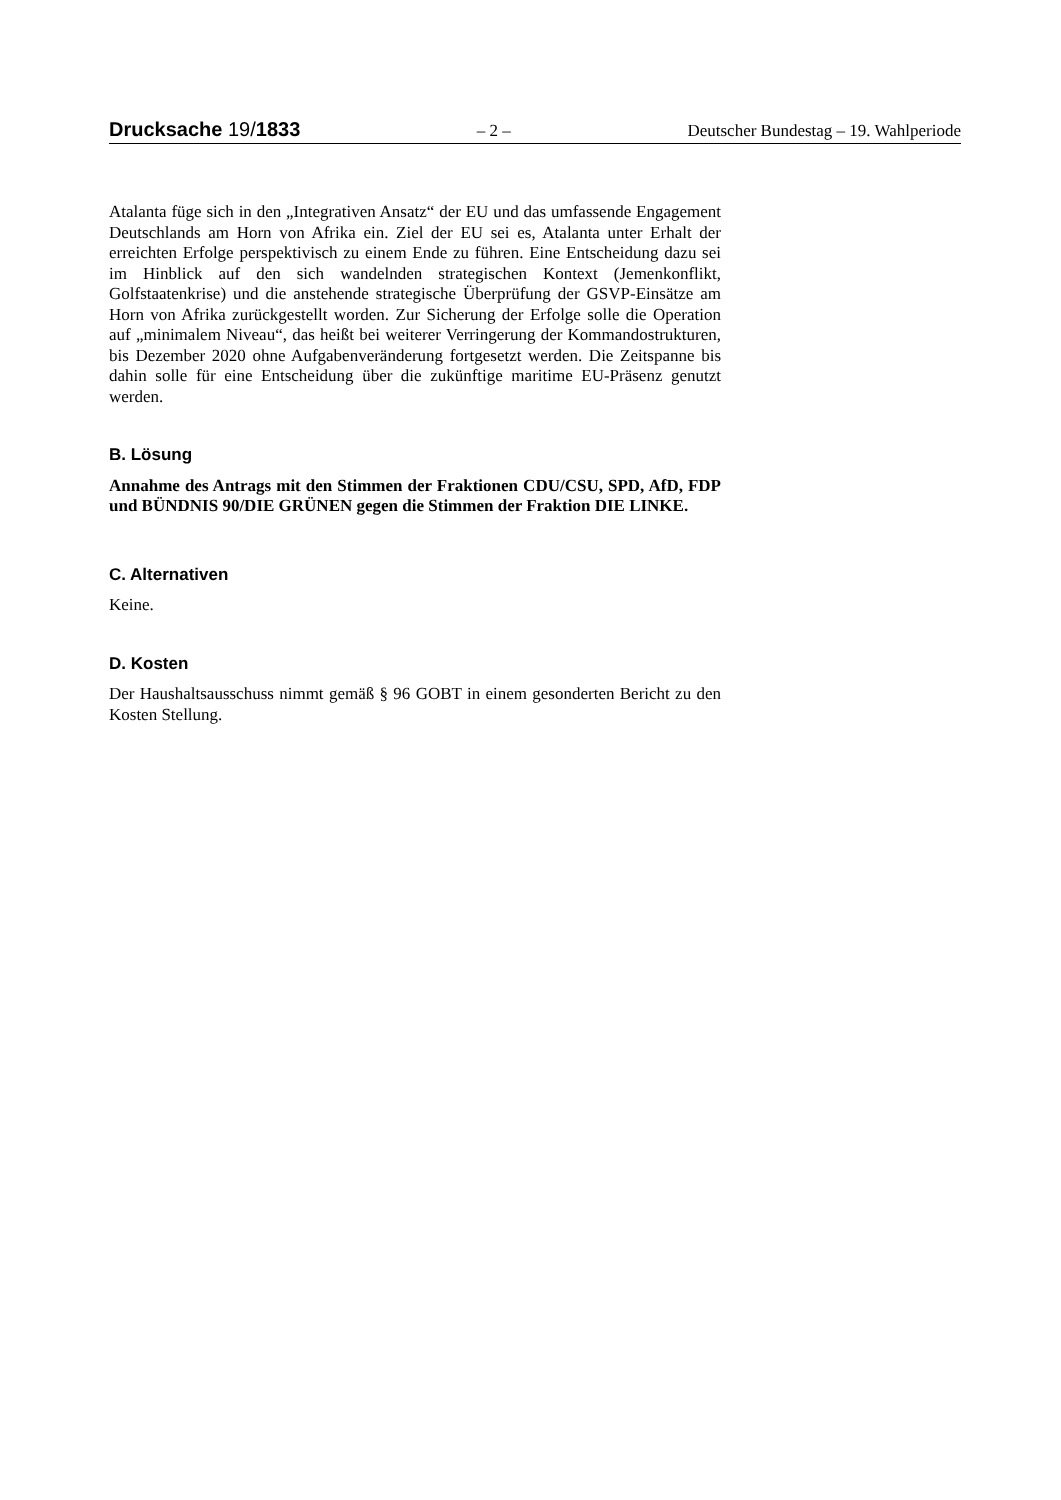Drucksache 19/1833 – 2 – Deutscher Bundestag – 19. Wahlperiode
Atalanta füge sich in den „Integrativen Ansatz“ der EU und das umfassende Engagement Deutschlands am Horn von Afrika ein. Ziel der EU sei es, Atalanta unter Erhalt der erreichten Erfolge perspektivisch zu einem Ende zu führen. Eine Entscheidung dazu sei im Hinblick auf den sich wandelnden strategischen Kontext (Jemenkonflikt, Golfstaatenkrise) und die anstehende strategische Überprüfung der GSVP-Einsätze am Horn von Afrika zurückgestellt worden. Zur Sicherung der Erfolge solle die Operation auf „minimalem Niveau“, das heißt bei weiterer Verringerung der Kommandostrukturen, bis Dezember 2020 ohne Aufgabenveränderung fortgesetzt werden. Die Zeitspanne bis dahin solle für eine Entscheidung über die zukünftige maritime EU-Präsenz genutzt werden.
B. Lösung
Annahme des Antrags mit den Stimmen der Fraktionen CDU/CSU, SPD, AfD, FDP und BÜNDNIS 90/DIE GRÜNEN gegen die Stimmen der Fraktion DIE LINKE.
C. Alternativen
Keine.
D. Kosten
Der Haushaltsausschuss nimmt gemäß § 96 GOBT in einem gesonderten Bericht zu den Kosten Stellung.